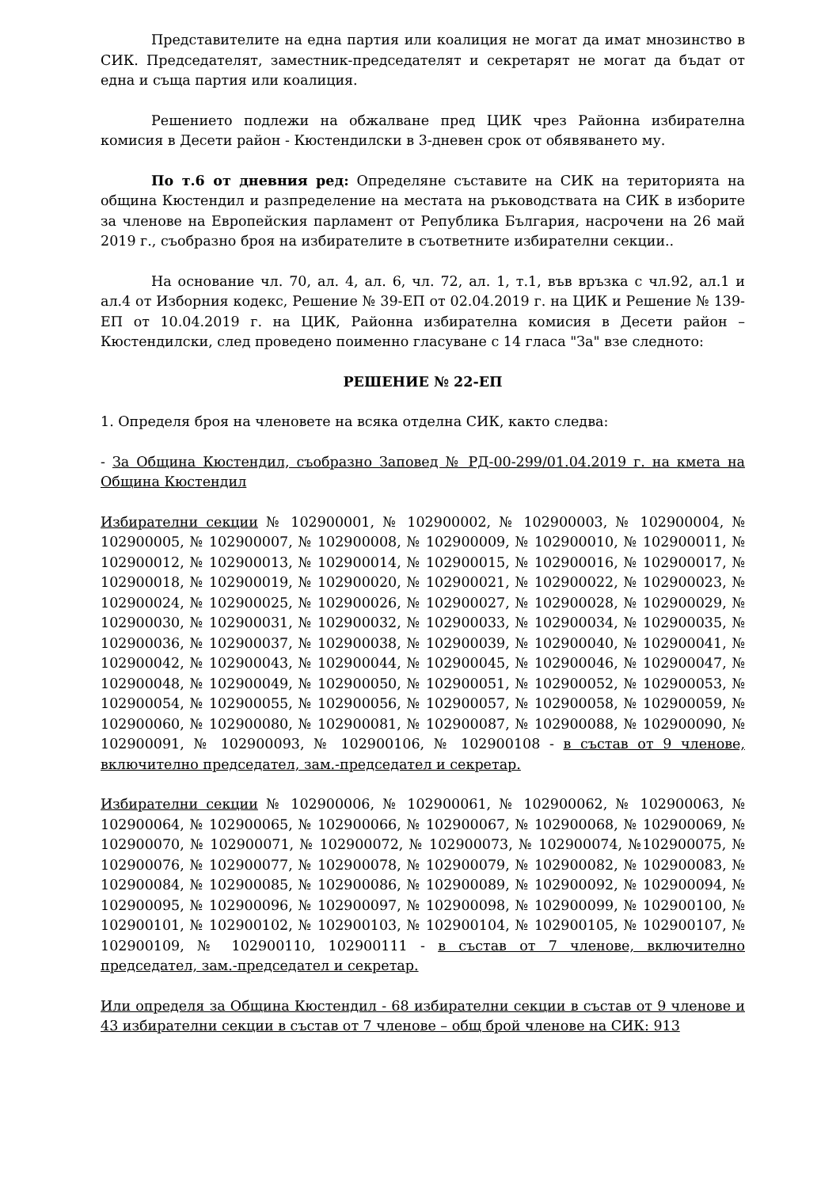Представителите на една партия или коалиция не могат да имат мнозинство в СИК. Председателят, заместник-председателят и секретарят не могат да бъдат от една и съща партия или коалиция.
Решението подлежи на обжалване пред ЦИК чрез Районна избирателна комисия в Десети район - Кюстендилски в 3-дневен срок от обявяването му.
По т.6 от дневния ред: Определяне съставите на СИК на територията на община Кюстендил и разпределение на местата на ръководствата на СИК в изборите за членове на Европейския парламент от Република България, насрочени на 26 май 2019 г., съобразно броя на избирателите в съответните избирателни секции..
На основание чл. 70, ал. 4, ал. 6, чл. 72, ал. 1, т.1, във връзка с чл.92, ал.1 и ал.4 от Изборния кодекс, Решение № 39-ЕП от 02.04.2019 г. на ЦИК и Решение № 139-ЕП от 10.04.2019 г. на ЦИК, Районна избирателна комисия в Десети район – Кюстендилски, след проведено поименно гласуване с 14 гласа "За" взе следното:
РЕШЕНИЕ № 22-ЕП
1. Определя броя на членовете на всяка отделна СИК, както следва:
- За Община Кюстендил, съобразно Заповед № РД-00-299/01.04.2019 г. на кмета на Община Кюстендил
Избирателни секции № 102900001, № 102900002, № 102900003, № 102900004, № 102900005, № 102900007, № 102900008, № 102900009, № 102900010, № 102900011, № 102900012, № 102900013, № 102900014, № 102900015, № 102900016, № 102900017, № 102900018, № 102900019, № 102900020, № 102900021, № 102900022, № 102900023, № 102900024, № 102900025, № 102900026, № 102900027, № 102900028, № 102900029, № 102900030, № 102900031, № 102900032, № 102900033, № 102900034, № 102900035, № 102900036, № 102900037, № 102900038, № 102900039, № 102900040, № 102900041, № 102900042, № 102900043, № 102900044, № 102900045, № 102900046, № 102900047, № 102900048, № 102900049, № 102900050, № 102900051, № 102900052, № 102900053, № 102900054, № 102900055, № 102900056, № 102900057, № 102900058, № 102900059, № 102900060, № 102900080, № 102900081, № 102900087, № 102900088, № 102900090, № 102900091, № 102900093, № 102900106, № 102900108 - в състав от 9 членове, включително председател, зам.-председател и секретар.
Избирателни секции № 102900006, № 102900061, № 102900062, № 102900063, № 102900064, № 102900065, № 102900066, № 102900067, № 102900068, № 102900069, № 102900070, № 102900071, № 102900072, № 102900073, № 102900074, №102900075, № 102900076, № 102900077, № 102900078, № 102900079, № 102900082, № 102900083, № 102900084, № 102900085, № 102900086, № 102900089, № 102900092, № 102900094, № 102900095, № 102900096, № 102900097, № 102900098, № 102900099, № 102900100, № 102900101, № 102900102, № 102900103, № 102900104, № 102900105, № 102900107, № 102900109, № 102900110, 102900111 - в състав от 7 членове, включително председател, зам.-председател и секретар.
Или определя за Община Кюстендил - 68 избирателни секции в състав от 9 членове и 43 избирателни секции в състав от 7 членове – общ брой членове на СИК: 913